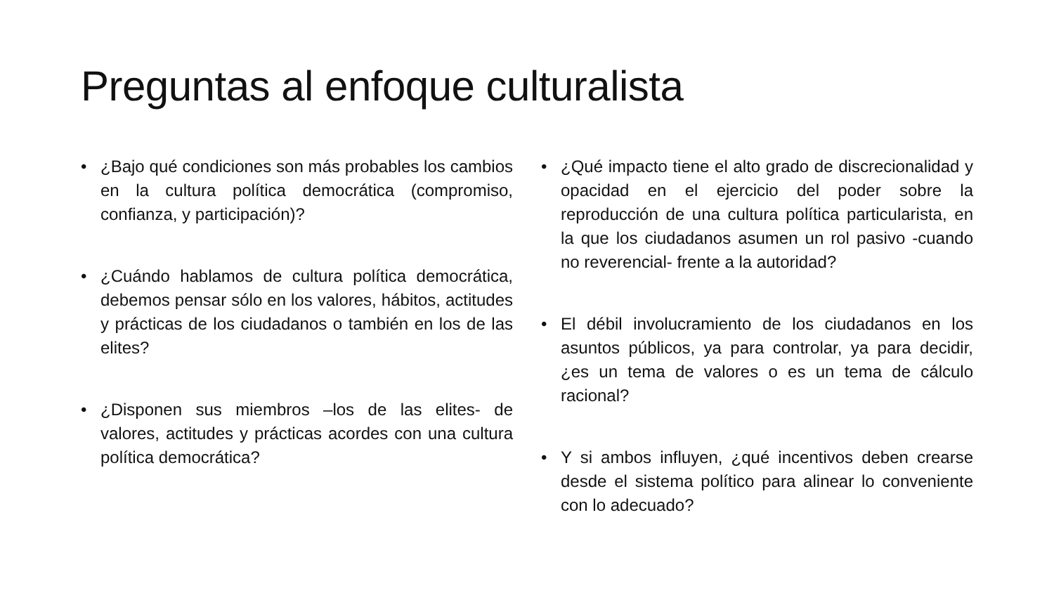Preguntas al enfoque culturalista
• ¿Bajo qué condiciones son más probables los cambios en la cultura política democrática (compromiso, confianza, y participación)?
• ¿Cuándo hablamos de cultura política democrática, debemos pensar sólo en los valores, hábitos, actitudes y prácticas de los ciudadanos o también en los de las elites?
• ¿Disponen sus miembros –los de las elites- de valores, actitudes y prácticas acordes con una cultura política democrática?
• ¿Qué impacto tiene el alto grado de discrecionalidad y opacidad en el ejercicio del poder sobre la reproducción de una cultura política particularista, en la que los ciudadanos asumen un rol pasivo -cuando no reverencial- frente a la autoridad?
• El débil involucramiento de los ciudadanos en los asuntos públicos, ya para controlar, ya para decidir, ¿es un tema de valores o es un tema de cálculo racional?
• Y si ambos influyen, ¿qué incentivos deben crearse desde el sistema político para alinear lo conveniente con lo adecuado?